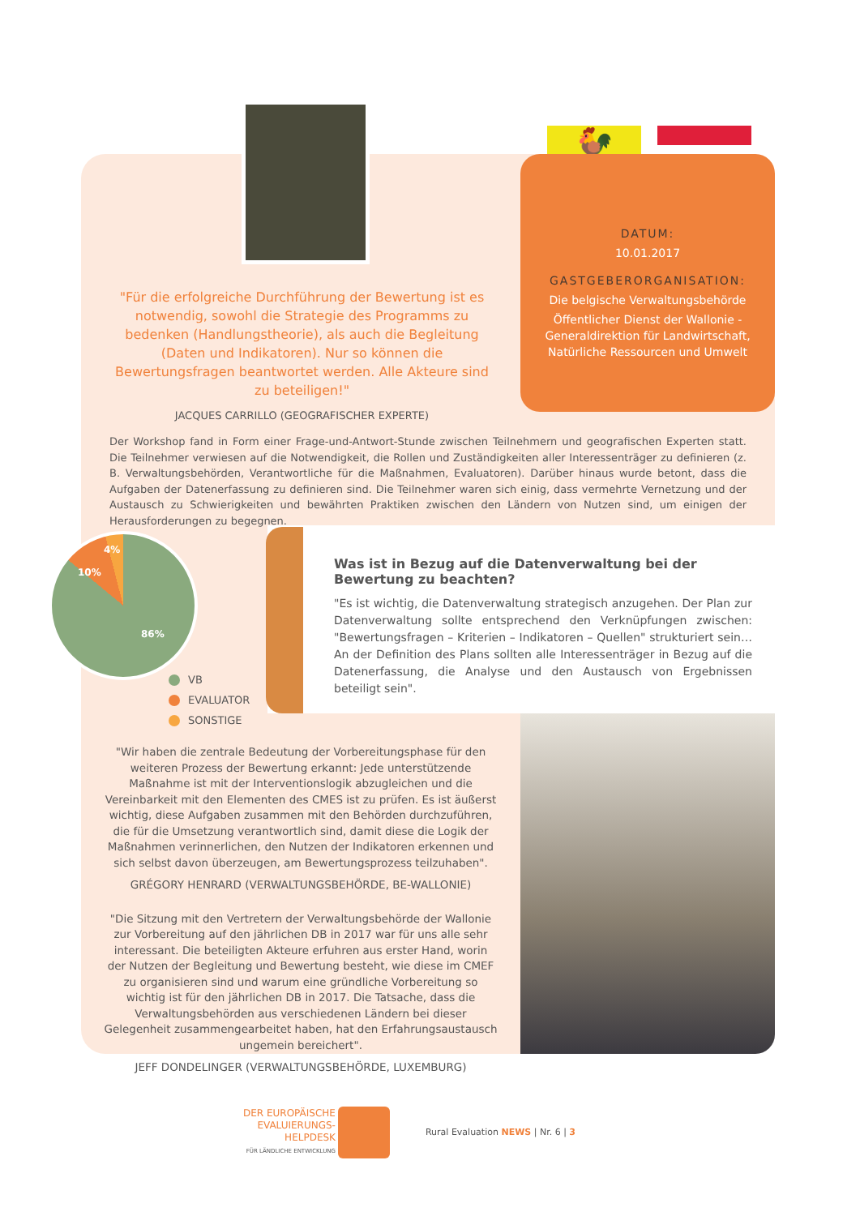🐓
"Für die erfolgreiche Durchführung der Bewertung ist es notwendig, sowohl die Strategie des Programms zu bedenken (Handlungstheorie), als auch die Begleitung (Daten und Indikatoren). Nur so können die Bewertungsfragen beantwortet werden. Alle Akteure sind zu beteiligen!"
JACQUES CARRILLO (GEOGRAFISCHER EXPERTE)
DATUM:
10.01.2017
GASTGEBERORGANISATION:
Die belgische Verwaltungsbehörde
Öffentlicher Dienst der Wallonie - Generaldirektion für Landwirtschaft, Natürliche Ressourcen und Umwelt
Der Workshop fand in Form einer Frage-und-Antwort-Stunde zwischen Teilnehmern und geografischen Experten statt. Die Teilnehmer verwiesen auf die Notwendigkeit, die Rollen und Zuständigkeiten aller Interessenträger zu definieren (z. B. Verwaltungsbehörden, Verantwortliche für die Maßnahmen, Evaluatoren). Darüber hinaus wurde betont, dass die Aufgaben der Datenerfassung zu definieren sind. Die Teilnehmer waren sich einig, dass vermehrte Vernetzung und der Austausch zu Schwierigkeiten und bewährten Praktiken zwischen den Ländern von Nutzen sind, um einigen der Herausforderungen zu begegnen.
4%
10%
86%
VB
EVALUATOR
SONSTIGE
Was ist in Bezug auf die Datenverwaltung bei der Bewertung zu beachten?
"Es ist wichtig, die Datenverwaltung strategisch anzugehen. Der Plan zur Datenverwaltung sollte entsprechend den Verknüpfungen zwischen: "Bewertungsfragen – Kriterien – Indikatoren – Quellen" strukturiert sein…An der Definition des Plans sollten alle Interessenträger in Bezug auf die Datenerfassung, die Analyse und den Austausch von Ergebnissen beteiligt sein".
"Wir haben die zentrale Bedeutung der Vorbereitungsphase für den weiteren Prozess der Bewertung erkannt: Jede unterstützende Maßnahme ist mit der Interventionslogik abzugleichen und die Vereinbarkeit mit den Elementen des CMES ist zu prüfen. Es ist äußerst wichtig, diese Aufgaben zusammen mit den Behörden durchzuführen, die für die Umsetzung verantwortlich sind, damit diese die Logik der Maßnahmen verinnerlichen, den Nutzen der Indikatoren erkennen und sich selbst davon überzeugen, am Bewertungsprozess teilzuhaben".
GRÉGORY HENRARD (VERWALTUNGSBEHÖRDE, BE-WALLONIE)
"Die Sitzung mit den Vertretern der Verwaltungsbehörde der Wallonie zur Vorbereitung auf den jährlichen DB in 2017 war für uns alle sehr interessant. Die beteiligten Akteure erfuhren aus erster Hand, worin der Nutzen der Begleitung und Bewertung besteht, wie diese im CMEF zu organisieren sind und warum eine gründliche Vorbereitung so wichtig ist für den jährlichen DB in 2017. Die Tatsache, dass die Verwaltungsbehörden aus verschiedenen Ländern bei dieser Gelegenheit zusammengearbeitet haben, hat den Erfahrungsaustausch ungemein bereichert".
JEFF DONDELINGER (VERWALTUNGSBEHÖRDE, LUXEMBURG)
DER EUROPÄISCHE
EVALUIERUNGS-
HELPDESK
FÜR LÄNDLICHE ENTWICKLUNG Rural Evaluation NEWS | Nr. 6 | 3